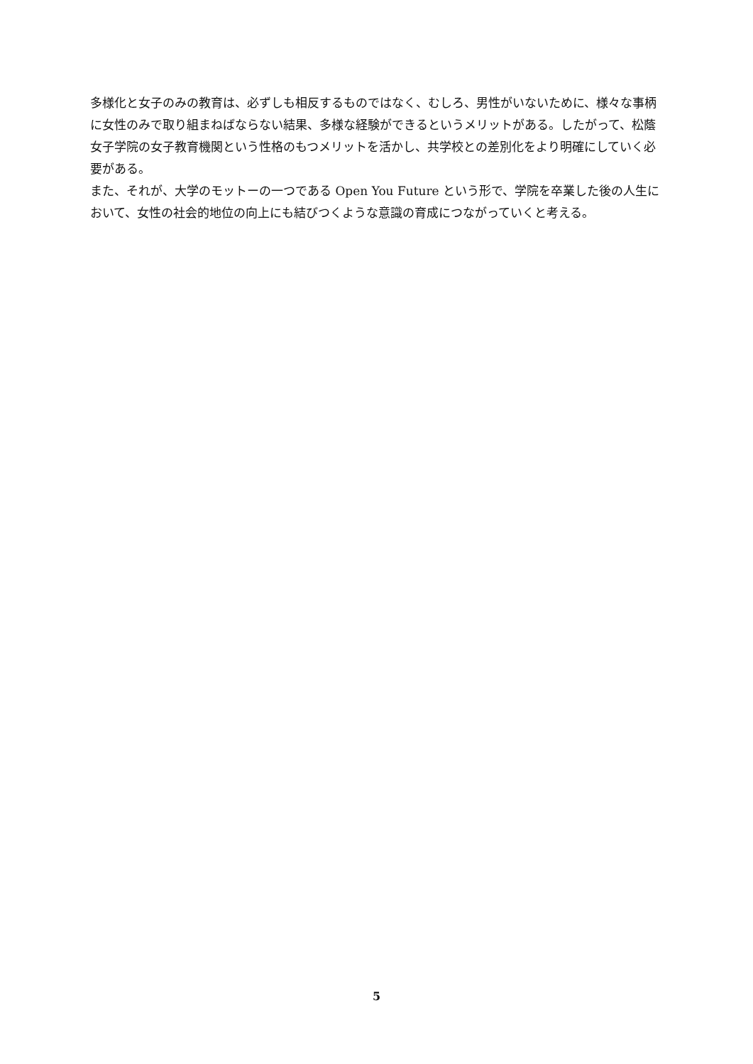多様化と女子のみの教育は、必ずしも相反するものではなく、むしろ、男性がいないために、様々な事柄に女性のみで取り組まねばならない結果、多様な経験ができるというメリットがある。したがって、松蔭女子学院の女子教育機関という性格のもつメリットを活かし、共学校との差別化をより明確にしていく必要がある。
また、それが、大学のモットーの一つである Open You Future という形で、学院を卒業した後の人生において、女性の社会的地位の向上にも結びつくような意識の育成につながっていくと考える。
5